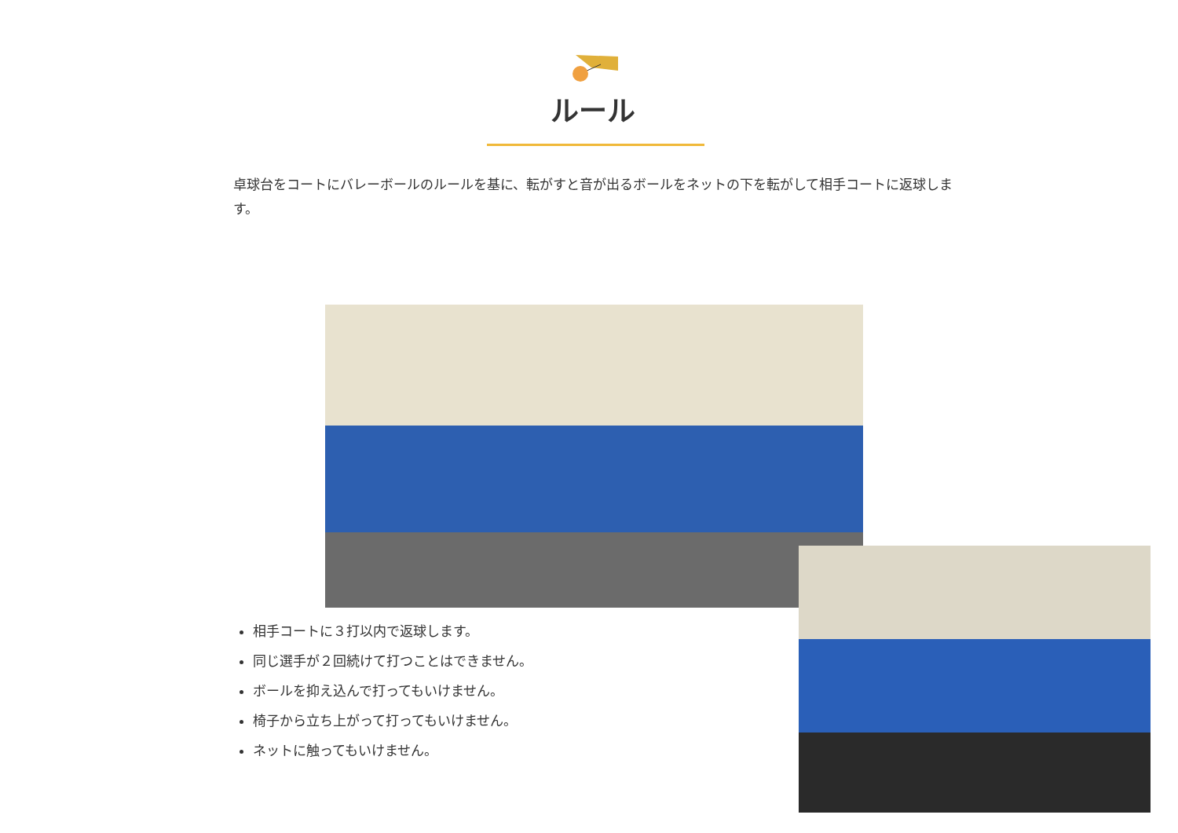ルール
卓球台をコートにバレーボールのルールを基に、転がすと音が出るボールをネットの下を転がして相手コートに返球します。
相手コートに３打以内で返球します。
同じ選手が２回続けて打つことはできません。
ボールを抑え込んで打ってもいけません。
椅子から立ち上がって打ってもいけません。
ネットに触ってもいけません。